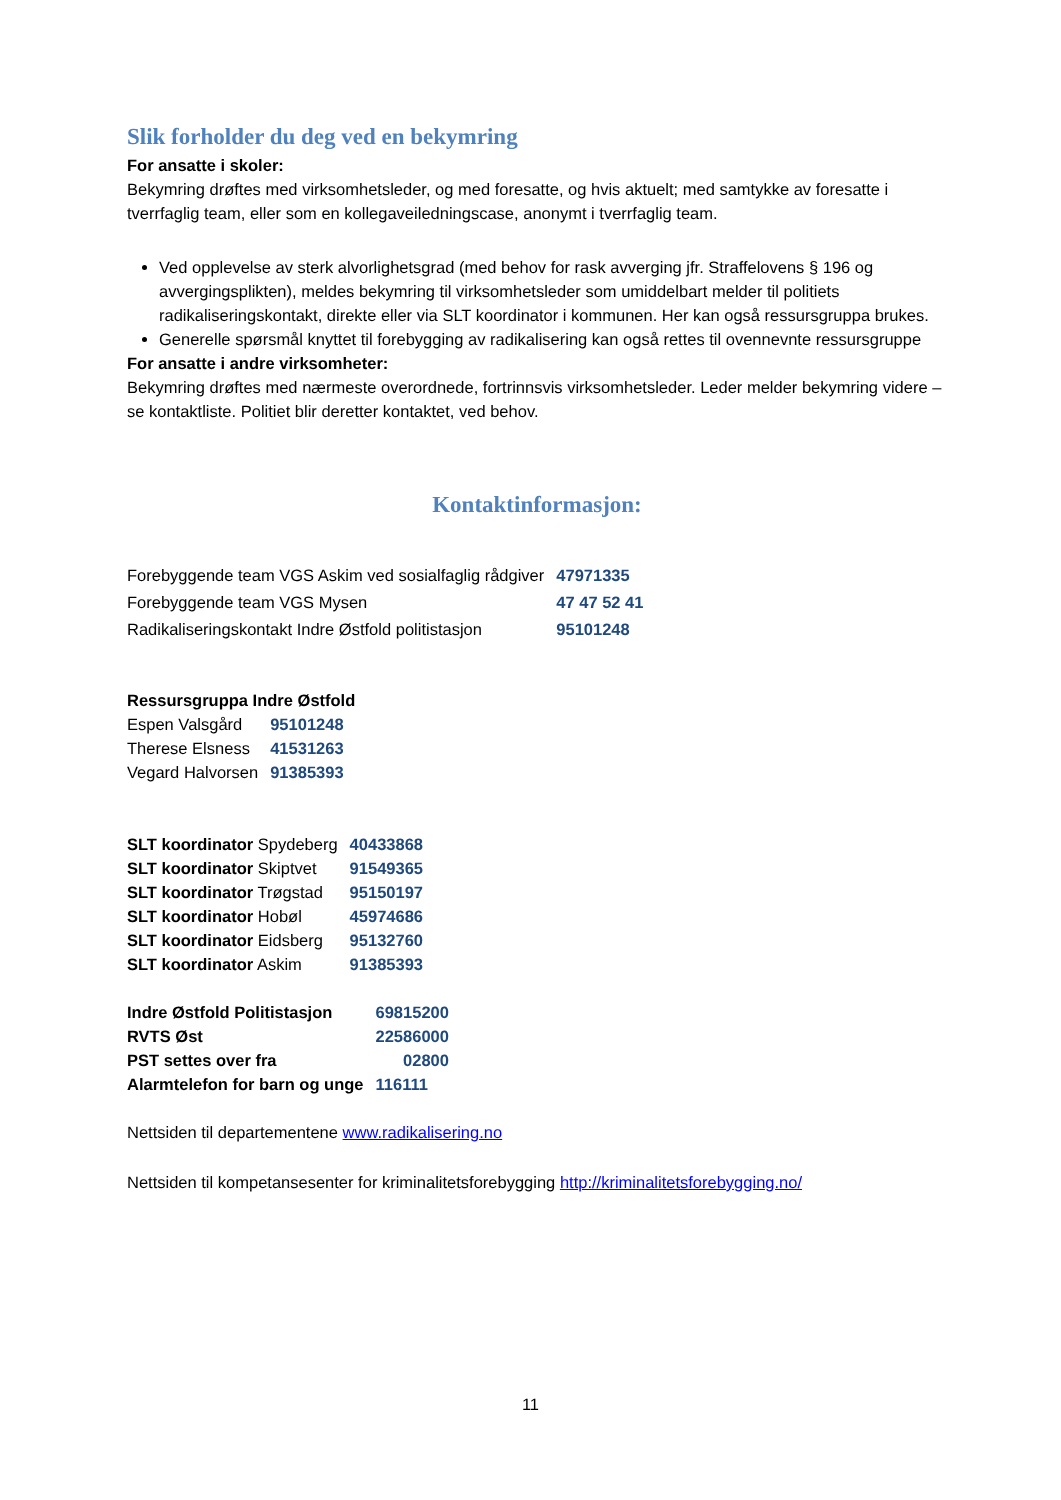Slik forholder du deg ved en bekymring
For ansatte i skoler:
Bekymring drøftes med virksomhetsleder, og med foresatte, og hvis aktuelt; med samtykke av foresatte i tverrfaglig team, eller som en kollegaveiledningscase, anonymt i tverrfaglig team.
Ved opplevelse av sterk alvorlighetsgrad (med behov for rask avverging jfr. Straffelovens § 196 og avvergingsplikten), meldes bekymring til virksomhetsleder som umiddelbart melder til politiets radikaliseringskontakt, direkte eller via SLT koordinator i kommunen. Her kan også ressursgruppa brukes.
Generelle spørsmål knyttet til forebygging av radikalisering kan også rettes til ovennevnte ressursgruppe
For ansatte i andre virksomheter:
Bekymring drøftes med nærmeste overordnede, fortrinnsvis virksomhetsleder. Leder melder bekymring videre – se kontaktliste. Politiet blir deretter kontaktet, ved behov.
Kontaktinformasjon:
| Forebyggende team VGS Askim ved sosialfaglig rådgiver | 47971335 |
| Forebyggende team VGS Mysen | 47 47 52 41 |
| Radikaliseringskontakt Indre Østfold politistasjon | 95101248 |
Ressursgruppa Indre Østfold
| Espen Valsgård | 95101248 |
| Therese Elsness | 41531263 |
| Vegard Halvorsen | 91385393 |
| SLT koordinator Spydeberg | 40433868 |
| SLT koordinator Skiptvet | 91549365 |
| SLT koordinator Trøgstad | 95150197 |
| SLT koordinator Hobøl | 45974686 |
| SLT koordinator Eidsberg | 95132760 |
| SLT koordinator Askim | 91385393 |
| Indre Østfold Politistasjon | 69815200 |
| RVTS Øst | 22586000 |
| PST settes over fra | 02800 |
| Alarmtelefon for barn og unge | 116111 |
Nettsiden til departementene www.radikalisering.no
Nettsiden til kompetansesenter for kriminalitetsforebygging http://kriminalitetsforebygging.no/
11